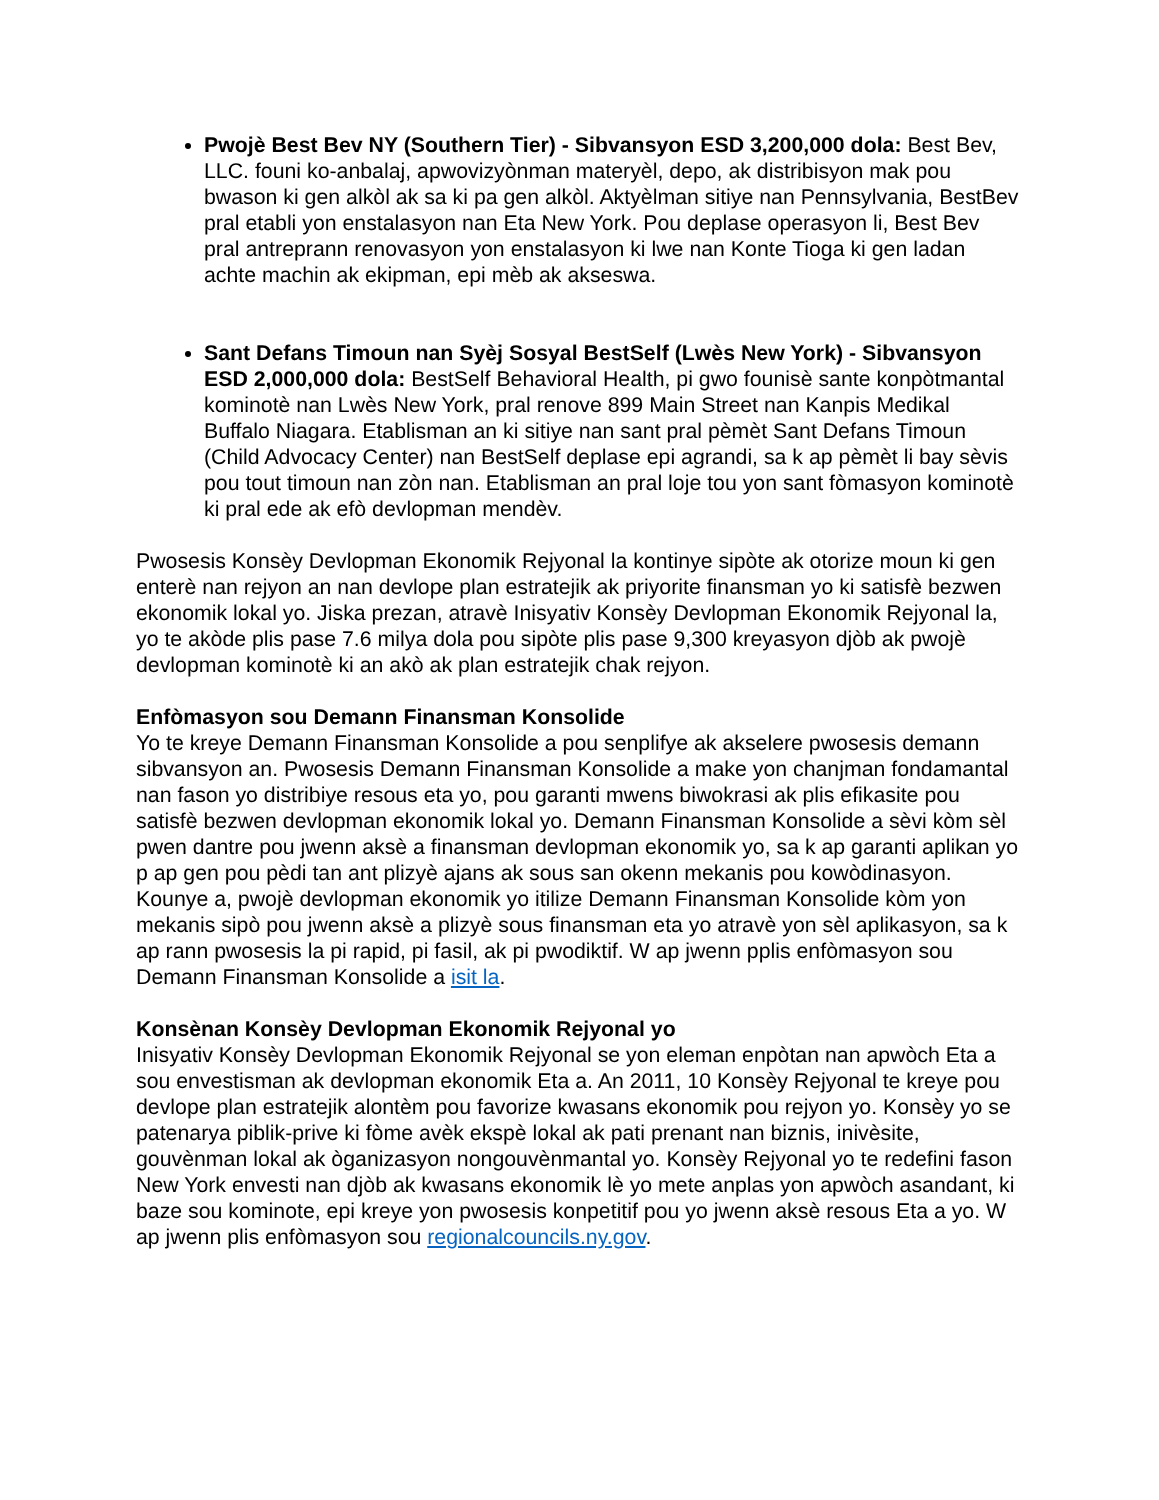Pwojè Best Bev NY (Southern Tier) - Sibvansyon ESD 3,200,000 dola: Best Bev, LLC. founi ko-anbalaj, apwovizyònman materyèl, depo, ak distribisyon mak pou bwason ki gen alkòl ak sa ki pa gen alkòl. Aktyèlman sitiye nan Pennsylvania, BestBev pral etabli yon enstalasyon nan Eta New York. Pou deplase operasyon li, Best Bev pral antreprann renovasyon yon enstalasyon ki lwe nan Konte Tioga ki gen ladan achte machin ak ekipman, epi mèb ak akseswa.
Sant Defans Timoun nan Syèj Sosyal BestSelf (Lwès New York) - Sibvansyon ESD 2,000,000 dola: BestSelf Behavioral Health, pi gwo founisè sante konpòtmantal kominotè nan Lwès New York, pral renove 899 Main Street nan Kanpis Medikal Buffalo Niagara. Etablisman an ki sitiye nan sant pral pèmèt Sant Defans Timoun (Child Advocacy Center) nan BestSelf deplase epi agrandi, sa k ap pèmèt li bay sèvis pou tout timoun nan zòn nan. Etablisman an pral loje tou yon sant fòmasyon kominotè ki pral ede ak efò devlopman mendèv.
Pwosesis Konsèy Devlopman Ekonomik Rejyonal la kontinye sipòte ak otorize moun ki gen enterè nan rejyon an nan devlope plan estratejik ak priyorite finansman yo ki satisfè bezwen ekonomik lokal yo. Jiska prezan, atravè Inisyativ Konsèy Devlopman Ekonomik Rejyonal la, yo te akòde plis pase 7.6 milya dola pou sipòte plis pase 9,300 kreyasyon djòb ak pwojè devlopman kominotè ki an akò ak plan estratejik chak rejyon.
Enfòmasyon sou Demann Finansman Konsolide
Yo te kreye Demann Finansman Konsolide a pou senplifye ak akselere pwosesis demann sibvansyon an. Pwosesis Demann Finansman Konsolide a make yon chanjman fondamantal nan fason yo distribiye resous eta yo, pou garanti mwens biwokrasi ak plis efikasite pou satisfè bezwen devlopman ekonomik lokal yo. Demann Finansman Konsolide a sèvi kòm sèl pwen dantre pou jwenn aksè a finansman devlopman ekonomik yo, sa k ap garanti aplikan yo p ap gen pou pèdi tan ant plizyè ajans ak sous san okenn mekanis pou kowòdinasyon. Kounye a, pwojè devlopman ekonomik yo itilize Demann Finansman Konsolide kòm yon mekanis sipò pou jwenn aksè a plizyè sous finansman eta yo atravè yon sèl aplikasyon, sa k ap rann pwosesis la pi rapid, pi fasil, ak pi pwodiktif. W ap jwenn pplis enfòmasyon sou Demann Finansman Konsolide a isit la.
Konsènan Konsèy Devlopman Ekonomik Rejyonal yo
Inisyativ Konsèy Devlopman Ekonomik Rejyonal se yon eleman enpòtan nan apwòch Eta a sou envestisman ak devlopman ekonomik Eta a. An 2011, 10 Konsèy Rejyonal te kreye pou devlope plan estratejik alontèm pou favorize kwasans ekonomik pou rejyon yo. Konsèy yo se patenarya piblik-prive ki fòme avèk ekspè lokal ak pati prenant nan biznis, inivèsite, gouvènman lokal ak òganizasyon nongouvènmantal yo. Konsèy Rejyonal yo te redefini fason New York envesti nan djòb ak kwasans ekonomik lè yo mete anplas yon apwòch asandant, ki baze sou kominote, epi kreye yon pwosesis konpetitif pou yo jwenn aksè resous Eta a yo. W ap jwenn plis enfòmasyon sou regionalcouncils.ny.gov.